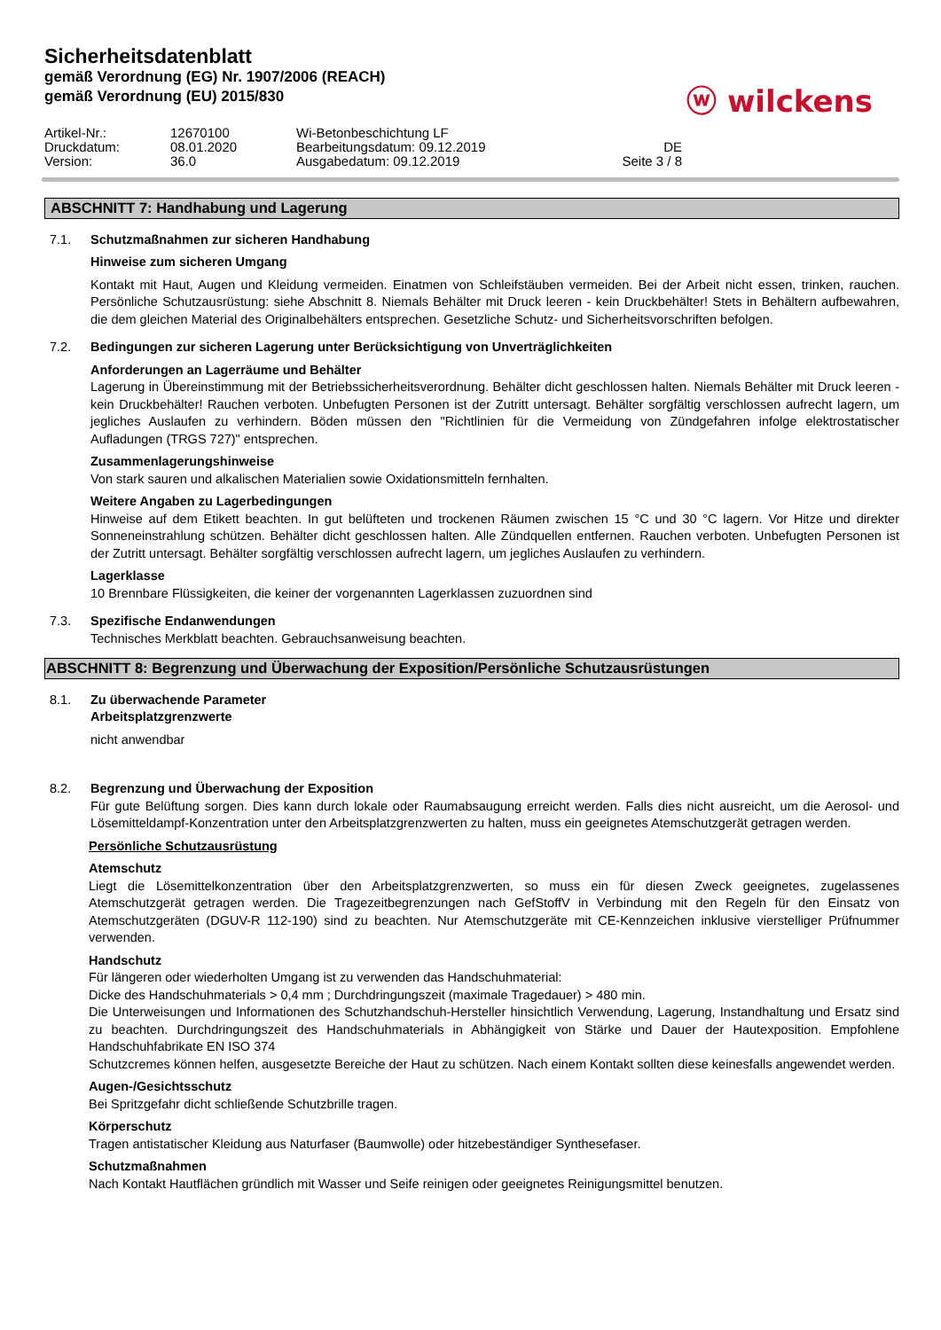Sicherheitsdatenblatt
gemäß Verordnung (EG) Nr. 1907/2006 (REACH)
gemäß Verordnung (EU) 2015/830
ⓦ wilckens
Artikel-Nr.:
12670100
Wi-Betonbeschichtung LF
Druckdatum:
08.01.2020
Bearbeitungsdatum: 09.12.2019
DE
Version:
36.0
Ausgabedatum: 09.12.2019
Seite 3 / 8
ABSCHNITT 7: Handhabung und Lagerung
7.1. Schutzmaßnahmen zur sicheren Handhabung
Hinweise zum sicheren Umgang
Kontakt mit Haut, Augen und Kleidung vermeiden. Einatmen von Schleifstäuben vermeiden. Bei der Arbeit nicht essen, trinken, rauchen. Persönliche Schutzausrüstung: siehe Abschnitt 8. Niemals Behälter mit Druck leeren - kein Druckbehälter! Stets in Behältern aufbewahren, die dem gleichen Material des Originalbehälters entsprechen. Gesetzliche Schutz- und Sicherheitsvorschriften befolgen.
7.2. Bedingungen zur sicheren Lagerung unter Berücksichtigung von Unverträglichkeiten
Anforderungen an Lagerräume und Behälter
Lagerung in Übereinstimmung mit der Betriebssicherheitsverordnung. Behälter dicht geschlossen halten. Niemals Behälter mit Druck leeren - kein Druckbehälter! Rauchen verboten. Unbefugten Personen ist der Zutritt untersagt. Behälter sorgfältig verschlossen aufrecht lagern, um jegliches Auslaufen zu verhindern. Böden müssen den "Richtlinien für die Vermeidung von Zündgefahren infolge elektrostatischer Aufladungen (TRGS 727)" entsprechen.
Zusammenlagerungshinweise
Von stark sauren und alkalischen Materialien sowie Oxidationsmitteln fernhalten.
Weitere Angaben zu Lagerbedingungen
Hinweise auf dem Etikett beachten. In gut belüfteten und trockenen Räumen zwischen 15 °C und 30 °C lagern. Vor Hitze und direkter Sonneneinstrahlung schützen. Behälter dicht geschlossen halten. Alle Zündquellen entfernen. Rauchen verboten. Unbefugten Personen ist der Zutritt untersagt. Behälter sorgfältig verschlossen aufrecht lagern, um jegliches Auslaufen zu verhindern.
Lagerklasse
10 Brennbare Flüssigkeiten, die keiner der vorgenannten Lagerklassen zuzuordnen sind
7.3. Spezifische Endanwendungen
Technisches Merkblatt beachten. Gebrauchsanweisung beachten.
ABSCHNITT 8: Begrenzung und Überwachung der Exposition/Persönliche Schutzausrüstungen
8.1. Zu überwachende Parameter
Arbeitsplatzgrenzwerte
nicht anwendbar
8.2. Begrenzung und Überwachung der Exposition
Für gute Belüftung sorgen. Dies kann durch lokale oder Raumabsaugung erreicht werden. Falls dies nicht ausreicht, um die Aerosol- und Lösemitteldampf-Konzentration unter den Arbeitsplatzgrenzwerten zu halten, muss ein geeignetes Atemschutzgerät getragen werden.
Persönliche Schutzausrüstung
Atemschutz
Liegt die Lösemittelkonzentration über den Arbeitsplatzgrenzwerten, so muss ein für diesen Zweck geeignetes, zugelassenes Atemschutzgerät getragen werden. Die Tragezeitbegrenzungen nach GefStoffV in Verbindung mit den Regeln für den Einsatz von Atemschutzgeräten (DGUV-R 112-190) sind zu beachten. Nur Atemschutzgeräte mit CE-Kennzeichen inklusive vierstelliger Prüfnummer verwenden.
Handschutz
Für längeren oder wiederholten Umgang ist zu verwenden das Handschuhmaterial:
Dicke des Handschuhmaterials > 0,4 mm ; Durchdringungszeit (maximale Tragedauer) > 480 min.
Die Unterweisungen und Informationen des Schutzhandschuh-Hersteller hinsichtlich Verwendung, Lagerung, Instandhaltung und Ersatz sind zu beachten. Durchdringungszeit des Handschuhmaterials in Abhängigkeit von Stärke und Dauer der Hautexposition. Empfohlene Handschuhfabrikate EN ISO 374
Schutzcremes können helfen, ausgesetzte Bereiche der Haut zu schützen. Nach einem Kontakt sollten diese keinesfalls angewendet werden.
Augen-/Gesichtsschutz
Bei Spritzgefahr dicht schließende Schutzbrille tragen.
Körperschutz
Tragen antistatischer Kleidung aus Naturfaser (Baumwolle) oder hitzebeständiger Synthesefaser.
Schutzmaßnahmen
Nach Kontakt Hautflächen gründlich mit Wasser und Seife reinigen oder geeignetes Reinigungsmittel benutzen.